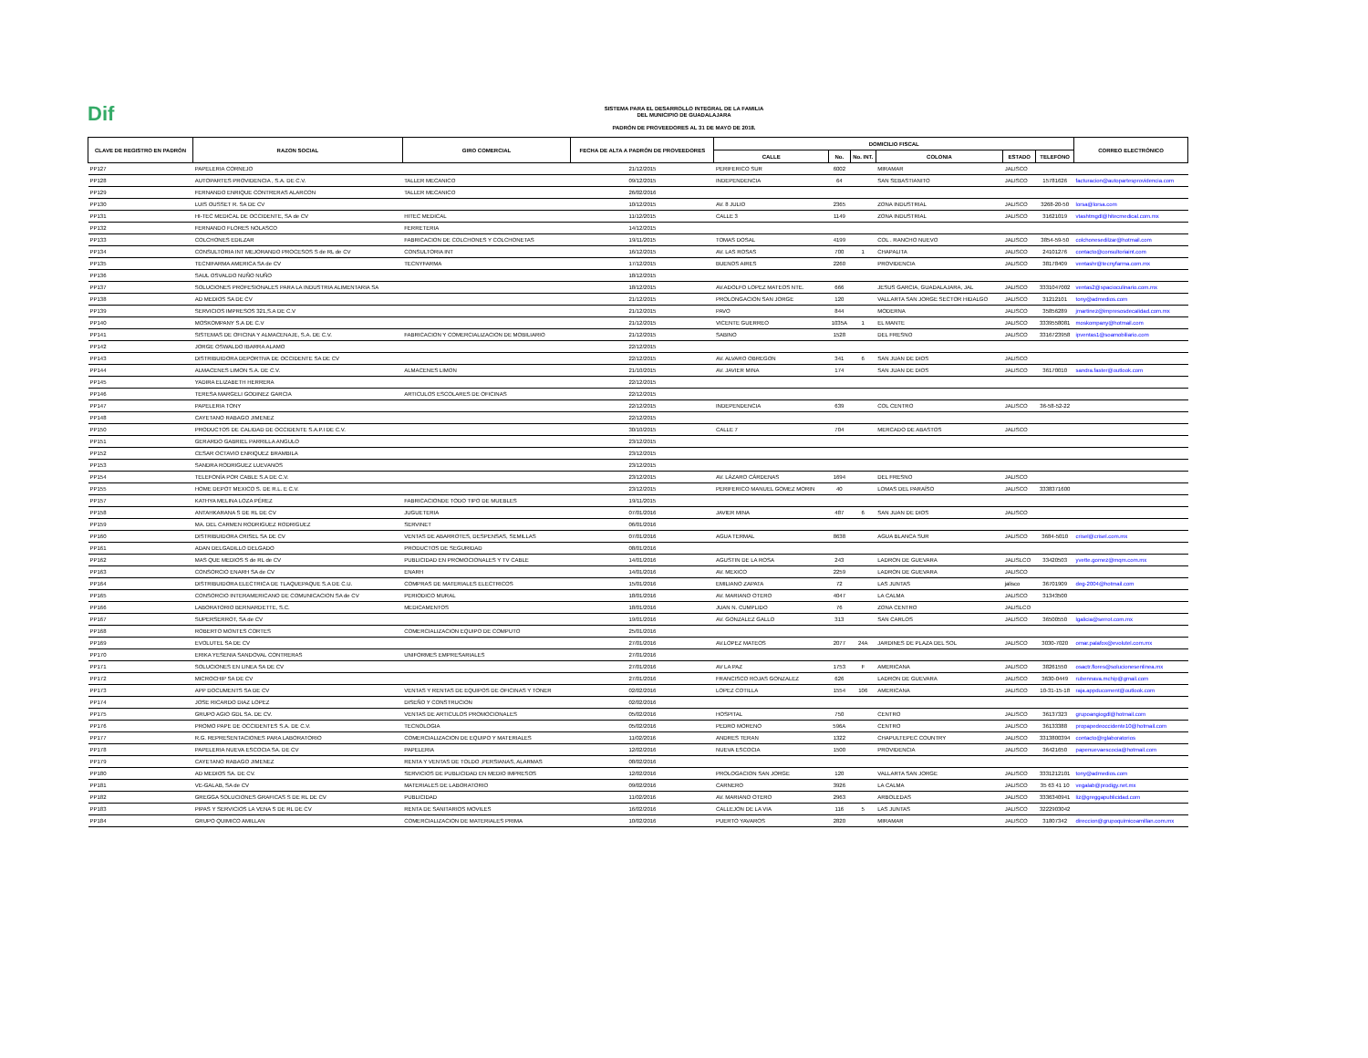Dif
SISTEMA PARA EL DESARROLLO INTEGRAL DE LA FAMILIA
DEL MUNICIPIO DE GUADALAJARA
PADRÓN DE PROVEEDORES AL 31 DE MAYO DE 2018.
| CLAVE DE REGISTRO EN PADRÓN | RAZON SOCIAL | GIRO COMERCIAL | FECHA DE ALTA A PADRÓN DE PROVEEDORES | DOMICILIO FISCAL | | | | | | CORREO ELECTRÓNICO |
| --- | --- | --- | --- | --- | --- | --- | --- | --- | --- | --- |
| | | | | CALLE | No. | No. INT. | COLONIA | ESTADO | TELEFONO | |
| PP127 | PAPELERIA CORNEJO | | 21/12/2015 | PERIFERICO SUR | 6002 | | MIRAMAR | JALISCO | | |
| PP128 | AUTOPARTES PROVIDENCIA , S.A. DE C.V. | TALLER MECANICO | 09/12/2015 | INDEPENDENCIA | 64 | | SAN SEBASTIANITO | JALISCO | 15781626 | facturacion@autopartesprovidencia.com |
| PP129 | FERNANDO ENRIQUE CONTRERAS ALARCON | TALLER MECANICO | 26/02/2016 | | | | | | | |
| PP130 | LUIS OUSSET R. SA DE CV | | 10/12/2015 | AV. 8 JULIO | 2365 | | ZONA INDUSTRIAL | JALISCO | 3268-20-50 | lorsa@lorsa.com |
| PP131 | HI-TEC MEDICAL DE OCCIDENTE, SA de CV | HITEC MEDICAL | 11/12/2015 | CALLE 3 | 1149 | | ZONA INDUSTRIAL | JALISCO | 31621019 | vtashtmgdl@hitecmedical.com.mx |
| PP132 | FERNANDO FLORES NOLASCO | FERRETERIA | 14/12/2015 | | | | | | | |
| PP133 | COLCHONES EDILZAR | FABRICACION DE COLCHONES Y COLCHONETAS | 19/11/2015 | TOMAS DOSAL | 4199 | | COL . RANCHO NUEVO | JALISCO | 3854-59-50 | colchonesedilzar@hotmail.com |
| PP134 | CONSULTORIA INT MEJORANDO PROCESOS S de RL de CV | CONSULTORIA INT | 16/12/2015 | AV. LAS ROSAS | 700 | 1 | CHAPALITA | JALISCO | 24101276 | contacto@consultoriaint.com |
| PP135 | TECNIFARMA AMERICA SA de CV | TECNYFARMA | 17/12/2015 | BUENOS AIRES | 2260 | | PROVIDENCIA | JALISCO | 38178409 | ventashr@tecnyfarma.com.mx |
| PP136 | SAUL OSVALDO NUÑO NUÑO | | 18/12/2015 | | | | | | | |
| PP137 | SOLUCIONES PROFESIONALES PARA LA INDUSTRIA ALIMENTARIA SA | | 18/12/2015 | AV.ADOLFO LOPEZ MATEOS NTE. | 666 | | JESUS GARCIA, GUADALAJARA, JAL | JALISCO | 3331047002 | ventas2@spacioculinario.com.mx |
| PP138 | AD MEDIOS SA DE CV | | 21/12/2015 | PROLONGACION SAN JORGE | 120 | | VALLARTA SAN JORGE SECTOR HIDALGO | JALISCO | 31212101 | tony@admedios.com |
| PP139 | SERVICIOS IMPRESOS 321,S.A DE C.V | | 21/12/2015 | PAVO | 844 | | MODERNA | JALISCO | 35856289 | jmartinez@impresosdecalidad.com.mx |
| PP140 | MOSKOMPANY S.A DE C.V | | 21/12/2015 | VICENTE GUERREO | 1035A | 1 | EL MANTE | JALISCO | 3339558081 | moskompany@hotmail.com |
| PP141 | SISTEMAS DE OFICINA Y ALMACENAJE, S.A. DE C.V. | FABRICACION Y COMERCIALIZACION DE MOBILIARIO | 21/12/2015 | SABINO | 1528 | | DEL FRESNO | JALISCO | 3316723958 | ipventas1@soamobiliario.com |
| PP142 | JORGE OSWALDO IBARRA ALAMO | | 22/12/2015 | | | | | | | |
| PP143 | DISTRIBUIDORA DEPORTIVA DE OCCIDENTE SA DE CV | | 22/12/2015 | AV. ALVARO OBREGON | 341 | 6 | SAN JUAN DE DIOS | JALISCO | | |
| PP144 | ALMACENES LIMON S.A. DE C.V. | ALMACENES LIMON | 21/10/2015 | AV. JAVIER MINA | 174 | | SAN JUAN DE DIOS | JALISCO | 36170010 | sandra.faster@outlook.com |
| PP145 | YADIRA ELIZABETH HERRERA | | 22/12/2015 | | | | | | | |
| PP146 | TERESA MARGELI GODINEZ GARCIA | ARTICULOS ESCOLARES DE OFICINAS | 22/12/2015 | | | | | | | |
| PP147 | PAPELERIA TONY | | 22/12/2015 | INDEPENDENCIA | 639 | | COL CENTRO | JALISCO | 36-58-52-22 | |
| PP148 | CAYETANO RABAGO JIMENEZ | | 22/12/2015 | | | | | | | |
| PP150 | PRODUCTOS DE CALIDAD DE OCCIDENTE S.A.P.I DE C.V. | | 30/10/2015 | CALLE 7 | 704 | | MERCADO DE ABASTOS | JALISCO | | |
| PP151 | GERARDO GABRIEL PARRILLA ANGULO | | 23/12/2015 | | | | | | | |
| PP152 | CESAR OCTAVIO ENRIQUEZ BRAMBILA | | 23/12/2015 | | | | | | | |
| PP153 | SANDRA RODRIGUEZ LUEVANOS | | 23/12/2015 | | | | | | | |
| PP154 | TELEFONÍA POR CABLE S.A DE C.V. | | 23/12/2015 | AV. LÁZARO CÁRDENAS | 1694 | | DEL FRESNO | JALISCO | | |
| PP155 | HOME DEPOT MEXICO S. DE R.L. E C.V. | | 23/12/2015 | PERIFERICO MANUEL GOMEZ MORIN | 40 | | LOMAS DEL PARAÍSO | JALISCO | 3338371600 | |
| PP157 | KATHYA MELINA LOZA PÉREZ | FABRICACIONDE TODO TIPO DE MUEBLES | 19/11/2015 | | | | | | | |
| PP158 | ANTAHKARANA S DE RL DE CV | JUGUETERIA | 07/01/2016 | JAVIER MINA | 487 | 6 | SAN JUAN DE DIOS | JALISCO | | |
| PP159 | MA. DEL CARMEN RODRIGUEZ RODRIGUEZ | SERVINET | 06/01/2016 | | | | | | | |
| PP160 | DISTRIBUIDORA CRISEL SA DE CV | VENTAS DE ABARROTES, DESPENSAS, SEMILLAS | 07/01/2016 | AGUA TERMAL | 8638 | | AGUA BLANCA SUR | JALISCO | 3684-5010 | crisel@crisel.com.mx |
| PP161 | ADAN DELGADILLO DELGADO | PRODUCTOS DE SEGURIDAD | 08/01/2016 | | | | | | | |
| PP162 | MAS QUE MEDIOS S de RL de CV | PUBLICIDAD EN PROMOCIONALES Y TV CABLE | 14/01/2016 | AGUSTIN DE LA ROSA | 243 | | LADRON DE GUEVARA | JALISLCO | 33420503 | yvette.gomez@mqm.com.mx |
| PP163 | CONSORCIO ENARH SA de CV | ENARH | 14/01/2016 | AV. MEXICO | 2259 | | LADRON DE GUEVARA | JALISCO | | |
| PP164 | DISTRIBUIDORA ELECTRICA DE TLAQUEPAQUE S.A DE C.U. | COMPRAS DE MATERIALES ELECTRICOS | 15/01/2016 | EMILIANO ZAPATA | 72 | | LAS JUNTAS | jalisco | 36701909 | deg-2004@hotmail.com |
| PP165 | CONSORCIO INTERAMERICANO DE COMUNICACION SA de CV | PERIODICO MURAL | 18/01/2016 | AV. MARIANO OTERO | 4047 | | LA CALMA | JALISCO | 31343500 | |
| PP166 | LABORATORIO BERNARDETTE, S.C. | MEDICAMENTOS | 18/01/2016 | JUAN N. CUMPLIDO | 76 | | ZONA CENTRO | JALISLCO | | |
| PP167 | SUPERSERROT, SA de CV | | 19/01/2016 | AV. GONZALEZ GALLO | 313 | | SAN CARLOS | JALISCO | 36500550 | lgalicia@serrot.com.mx |
| PP168 | ROBERTO MONTES CORTES | COMERCIALIZACION EQUIPO DE COMPUTO | 25/01/2016 | | | | | | | |
| PP169 | EVOLUTEL SA DE CV | | 27/01/2016 | AV.LOPEZ MATEOS | 2077 | 24A | JARDINES DE PLAZA DEL SOL | JALISCO | 3030-7020 | omar.palafox@evolutel.com.mx |
| PP170 | ERIKA YESENIA SANDOVAL CONTRERAS | UNIFORMES EMPRESARIALES | 27/01/2016 | | | | | | | |
| PP171 | SOLUCIONES EN LINEA SA DE CV | | 27/01/2016 | AV LA PAZ | 1753 | F | AMERICANA | JALISCO | 38261550 | osactr.flores@solucionesenlinea.mx |
| PP172 | MICROCHIP SA DE CV | | 27/01/2016 | FRANCISCO ROJAS GONZALEZ | 626 | | LADRON DE GUEVARA | JALISCO | 3630-0449 | rubennava.mchip@gmail.com |
| PP173 | APP DOCUMENTS SA DE CV | VENTAS Y RENTAS DE EQUIPOS DE OFICINAS Y TONER | 02/02/2016 | LOPEZ COTILLA | 1554 | 106 | AMERICANA | JALISCO | 10-31-15-18 | raja.appducoment@outlook.com |
| PP174 | JOSE RICARDO DIAZ LOPEZ | DISEÑO Y CONSTRUCION | 02/02/2016 | | | | | | | |
| PP175 | GRUPO AGIO GDL SA. DE CV. | VENTAS DE ARTICULOS PROMOCIONALES | 05/02/2016 | HOSPITAL | 750 | | CENTRO | JALISCO | 36137323 | grupoangiogdl@hotmail.com |
| PP176 | PROMO PAPE DE OCCIDENTES S.A. DE C.V. | TECNOLOGIA | 05/02/2016 | PEDRO MORENO | 596A | | CENTRO | JALISCO | 36133388 | propapedeoccidente10@hotmail.com |
| PP177 | R.G. REPRESENTACIONES PARA LABORATORIO | COMERCIALIZACION DE EQUIPO Y MATERIALES | 11/02/2016 | ANDRES TERAN | 1322 | | CHAPULTEPEC COUNTRY | JALISCO | 3313800394 | contacto@rglaboratorios |
| PP178 | PAPELERIA NUEVA ESCOCIA SA. DE CV | PAPELERIA | 12/02/2016 | NUEVA ESCOCIA | 1500 | | PROVIDENCIA | JALISCO | 36421650 | papenuevaescocia@hotmail.com |
| PP179 | CAYETANO RABAGO JIMENEZ | RENTA Y VENTAS DE TOLDO ,PERSIANAS, ALARMAS | 08/02/2016 | | | | | | | |
| PP180 | AD MEDIOS SA. DE CV. | SERVICIOS DE PUBLICIDAD EN MEDIO IMPRESOS | 12/02/2016 | PROLOGACION SAN JORGE | 120 | | VALLARTA SAN JORGE | JALISCO | 3331212101 | tony@admedios.com |
| PP181 | VE-GALAB, SA de CV | MATERIALES DE LABORATORIO | 09/02/2016 | CARNERO | 3926 | | LA CALMA | JALISCO | 35 63 41 10 | vegalab@prodigy.net.mx |
| PP182 | GREGGA SOLUCIONES GRAFICAS S DE RL DE CV | PUBLICIDAD | 11/02/2016 | AV. MARIANO OTERO | 2963 | | ARBOLEDAS | JALISCO | 3336340941 | liz@greggapublicidad.com |
| PP183 | PIPAS Y SERVICIOS LA VENA S DE RL DE CV | RENTA DE SANITARIOS MOVILES | 16/02/2016 | CALLEJON DE LA VIA | 116 | 5 | LAS JUNTAS | JALISCO | 3222903042 | |
| PP184 | GRUPO QUIMICO AMILLAN | COMERCIALIZACION DE MATERIALES PRIMA | 10/02/2016 | PUERTO YAVAROS | 2820 | | MIRAMAR | JALISCO | 31807342 | direccion@grupoquimicoamillan.com.mx |